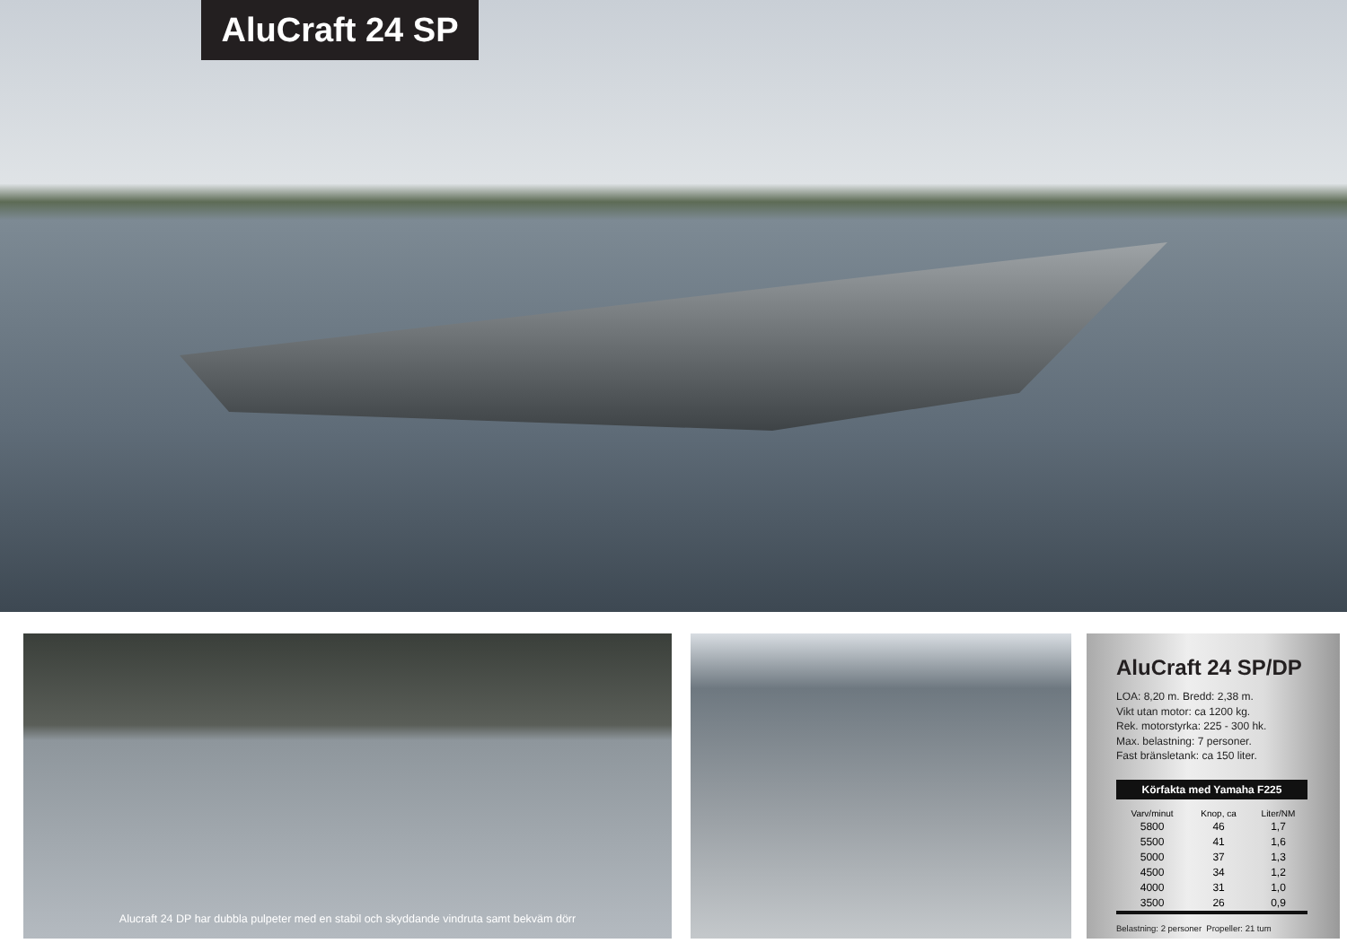AluCraft 24 SP
Alucraft 24 DP har dubbla pulpeter med en stabil och skyddande vindruta samt bekväm dörr
AluCraft 24 SP/DP
LOA: 8,20 m. Bredd: 2,38 m.
Vikt utan motor: ca 1200 kg.
Rek. motorstyrka: 225 - 300 hk.
Max. belastning: 7 personer.
Fast bränsletank: ca 150 liter.
Körfakta med Yamaha F225
| Varv/minut | Knop, ca | Liter/NM |
| --- | --- | --- |
| 5800 | 46 | 1,7 |
| 5500 | 41 | 1,6 |
| 5000 | 37 | 1,3 |
| 4500 | 34 | 1,2 |
| 4000 | 31 | 1,0 |
| 3500 | 26 | 0,9 |
Belastning: 2 personer Propeller: 21 tum